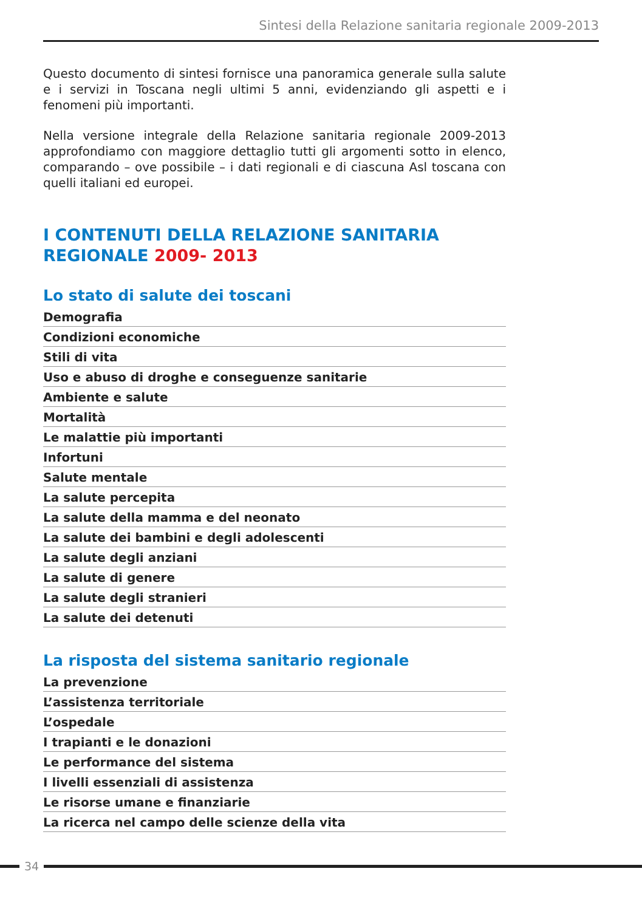Sintesi della Relazione sanitaria regionale 2009-2013
Questo documento di sintesi fornisce una panoramica generale sulla salute e i servizi in Toscana negli ultimi 5 anni, evidenziando gli aspetti e i fenomeni più importanti.
Nella versione integrale della Relazione sanitaria regionale 2009-2013 approfondiamo con maggiore dettaglio tutti gli argomenti sotto in elenco, comparando – ove possibile – i dati regionali e di ciascuna Asl toscana con quelli italiani ed europei.
I CONTENUTI DELLA RELAZIONE SANITARIA REGIONALE 2009- 2013
Lo stato di salute dei toscani
Demografia
Condizioni economiche
Stili di vita
Uso e abuso di droghe e conseguenze sanitarie
Ambiente e salute
Mortalità
Le malattie più importanti
Infortuni
Salute mentale
La salute percepita
La salute della mamma e del neonato
La salute dei bambini e degli adolescenti
La salute degli anziani
La salute di genere
La salute degli stranieri
La salute dei detenuti
La risposta del sistema sanitario regionale
La prevenzione
L’assistenza territoriale
L’ospedale
I trapianti e le donazioni
Le performance del sistema
I livelli essenziali di assistenza
Le risorse umane e finanziarie
La ricerca nel campo delle scienze della vita
34